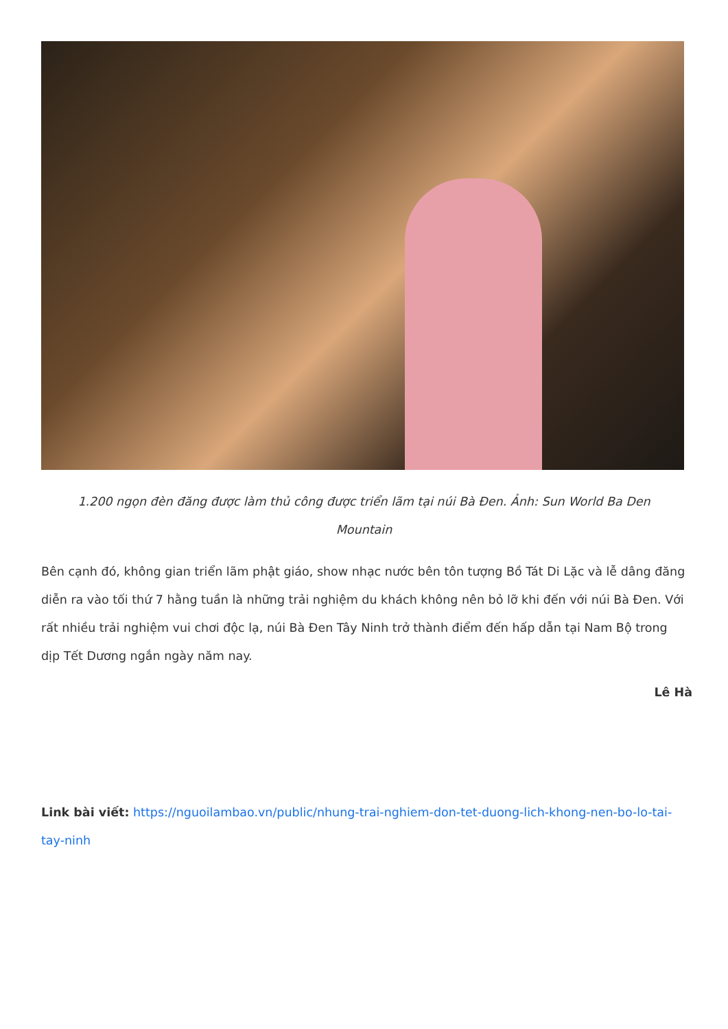1.200 ngọn đèn đăng được làm thủ công được triển lãm tại núi Bà Đen. Ảnh: Sun World Ba Den Mountain
Bên cạnh đó, không gian triển lãm phật giáo, show nhạc nước bên tôn tượng Bồ Tát Di Lặc và lễ dâng đăng diễn ra vào tối thứ 7 hằng tuần là những trải nghiệm du khách không nên bỏ lỡ khi đến với núi Bà Đen. Với rất nhiều trải nghiệm vui chơi độc lạ, núi Bà Đen Tây Ninh trở thành điểm đến hấp dẫn tại Nam Bộ trong dịp Tết Dương ngắn ngày năm nay.
Lê Hà
Link bài viết: https://nguoilambao.vn/public/nhung-trai-nghiem-don-tet-duong-lich-khong-nen-bo-lo-tai-tay-ninh